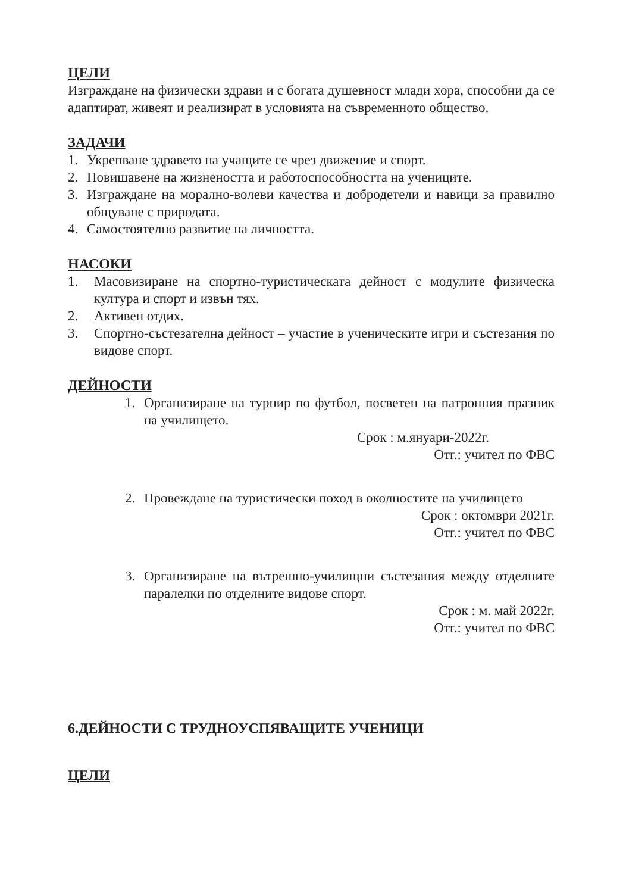ЦЕЛИ
Изграждане на физически здрави и с богата душевност млади хора, способни да се адаптират, живеят и реализират в условията на съвременното общество.
ЗАДАЧИ
1. Укрепване здравето на учащите се чрез движение и спорт.
2. Повишавене на жизнеността и работоспособността на учениците.
3. Изграждане на морално-волеви качества и добродетели и навици за правилно общуване с природата.
4. Самостоятелно развитие на личността.
НАСОКИ
1. Масовизиране на спортно-туристическата дейност с модулите физическа култура и спорт и извън тях.
2. Активен отдих.
3. Спортно-състезателна дейност – участие в ученическите игри и състезания по видове спорт.
ДЕЙНОСТИ
1. Организиране на турнир по футбол, посветен на патронния празник на училището.
Срок : м.януари-2022г.
Отг.: учител по ФВС
2. Провеждане на туристически поход в околностите на училището
Срок : октомври 2021г.
Отг.: учител по ФВС
3. Организиране на вътрешно-училищни състезания между отделните паралелки по отделните видове спорт.
Срок : м. май 2022г.
Отг.: учител по ФВС
6.ДЕЙНОСТИ С ТРУДНОУСПЯВАЩИТЕ УЧЕНИЦИ
ЦЕЛИ